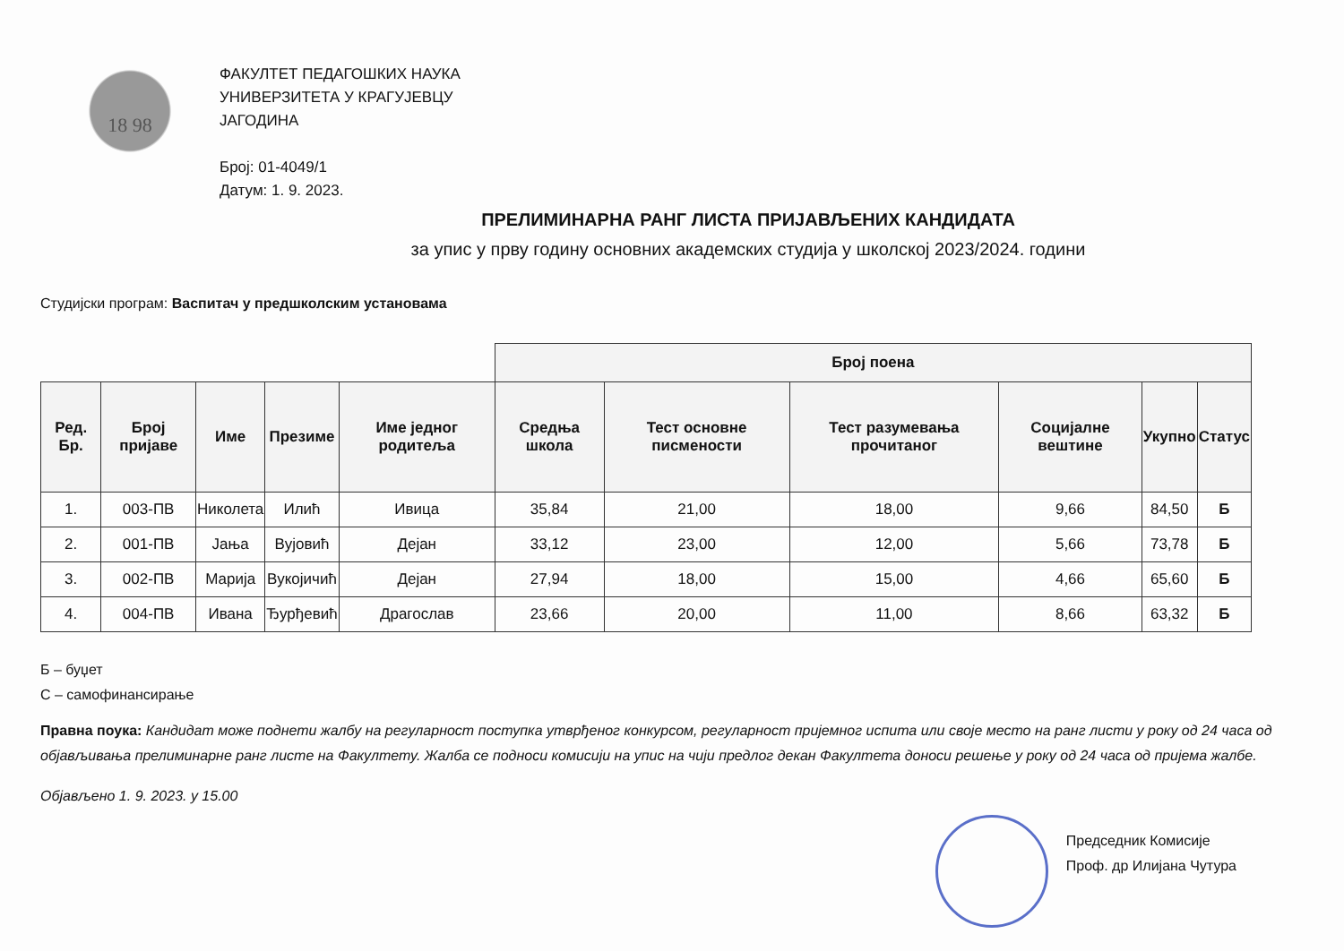18 98
ФАКУЛТЕТ ПЕДАГОШКИХ НАУКА
УНИВЕРЗИТЕТА У КРАГУЈЕВЦУ
ЈАГОДИНА
Број: 01-4049/1
Датум: 1. 9. 2023.
ПРЕЛИМИНАРНА РАНГ ЛИСТА ПРИЈАВЉЕНИХ КАНДИДАТА
за упис у прву годину основних академских студија у школској 2023/2024. години
Студијски програм: Васпитач у предшколским установама
| | | | | | Број поена | | | | | | |
| --- | --- | --- | --- | --- | --- | --- | --- | --- | --- | --- | --- |
| Ред. Бр. | Број пријаве | Име | Презиме | Име једног родитеља | Средња школа | Тест основне писмености | Тест разумевања прочитаног | Социјалне вештине | Укупно | Статус | |
| 1. | 003-ПВ | Николета | Илић | Ивица | 35,84 | 21,00 | 18,00 | 9,66 | 84,50 | Б | |
| 2. | 001-ПВ | Јања | Вујовић | Дејан | 33,12 | 23,00 | 12,00 | 5,66 | 73,78 | Б | |
| 3. | 002-ПВ | Марија | Вукојичић | Дејан | 27,94 | 18,00 | 15,00 | 4,66 | 65,60 | Б | |
| 4. | 004-ПВ | Ивана | Ђурђевић | Драгослав | 23,66 | 20,00 | 11,00 | 8,66 | 63,32 | Б | |
Б – буџет
С – самофинансирање
Правна поука: Кандидат може поднети жалбу на регуларност поступка утврђеног конкурсом, регуларност пријемног испита или своје место на ранг листи у року од 24 часа од објављивања прелиминарне ранг листе на Факултету. Жалба се подноси комисији на упис на чији предлог декан Факултета доноси решење у року од 24 часа од пријема жалбе.
Објављено 1. 9. 2023. у 15.00
Председник Комисије
Проф. др Илијана Чутура